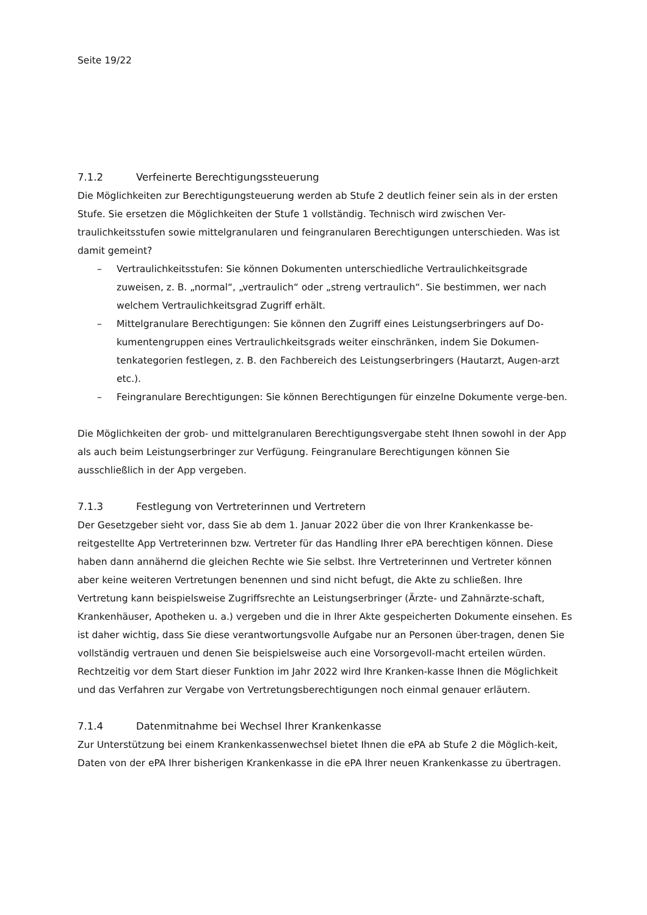Seite 19/22
7.1.2 Verfeinerte Berechtigungssteuerung
Die Möglichkeiten zur Berechtigungsteuerung werden ab Stufe 2 deutlich feiner sein als in der ersten Stufe. Sie ersetzen die Möglichkeiten der Stufe 1 vollständig. Technisch wird zwischen Ver-traulichkeitsstufen sowie mittelgranularen und feingranularen Berechtigungen unterschieden. Was ist damit gemeint?
– Vertraulichkeitsstufen: Sie können Dokumenten unterschiedliche Vertraulichkeitsgrade zuweisen, z. B. „normal“, „vertraulich“ oder „streng vertraulich“. Sie bestimmen, wer nach welchem Vertraulichkeitsgrad Zugriff erhält.
– Mittelgranulare Berechtigungen: Sie können den Zugriff eines Leistungserbringers auf Do-kumentengruppen eines Vertraulichkeitsgrads weiter einschränken, indem Sie Dokumen-tenkategorien festlegen, z. B. den Fachbereich des Leistungserbringers (Hautarzt, Augen-arzt etc.).
– Feingranulare Berechtigungen: Sie können Berechtigungen für einzelne Dokumente verge-ben.
Die Möglichkeiten der grob- und mittelgranularen Berechtigungsvergabe steht Ihnen sowohl in der App als auch beim Leistungserbringer zur Verfügung. Feingranulare Berechtigungen können Sie ausschließlich in der App vergeben.
7.1.3 Festlegung von Vertreterinnen und Vertretern
Der Gesetzgeber sieht vor, dass Sie ab dem 1. Januar 2022 über die von Ihrer Krankenkasse be-reitgestellte App Vertreterinnen bzw. Vertreter für das Handling Ihrer ePA berechtigen können. Diese haben dann annähernd die gleichen Rechte wie Sie selbst. Ihre Vertreterinnen und Vertreter können aber keine weiteren Vertretungen benennen und sind nicht befugt, die Akte zu schließen. Ihre Vertretung kann beispielsweise Zugriffsrechte an Leistungserbringer (Ärzte- und Zahnärzte-schaft, Krankenhäuser, Apotheken u. a.) vergeben und die in Ihrer Akte gespeicherten Dokumente einsehen. Es ist daher wichtig, dass Sie diese verantwortungsvolle Aufgabe nur an Personen über-tragen, denen Sie vollständig vertrauen und denen Sie beispielsweise auch eine Vorsorgevoll-macht erteilen würden. Rechtzeitig vor dem Start dieser Funktion im Jahr 2022 wird Ihre Kranken-kasse Ihnen die Möglichkeit und das Verfahren zur Vergabe von Vertretungsberechtigungen noch einmal genauer erläutern.
7.1.4 Datenmitnahme bei Wechsel Ihrer Krankenkasse
Zur Unterstützung bei einem Krankenkassenwechsel bietet Ihnen die ePA ab Stufe 2 die Möglich-keit, Daten von der ePA Ihrer bisherigen Krankenkasse in die ePA Ihrer neuen Krankenkasse zu übertragen.